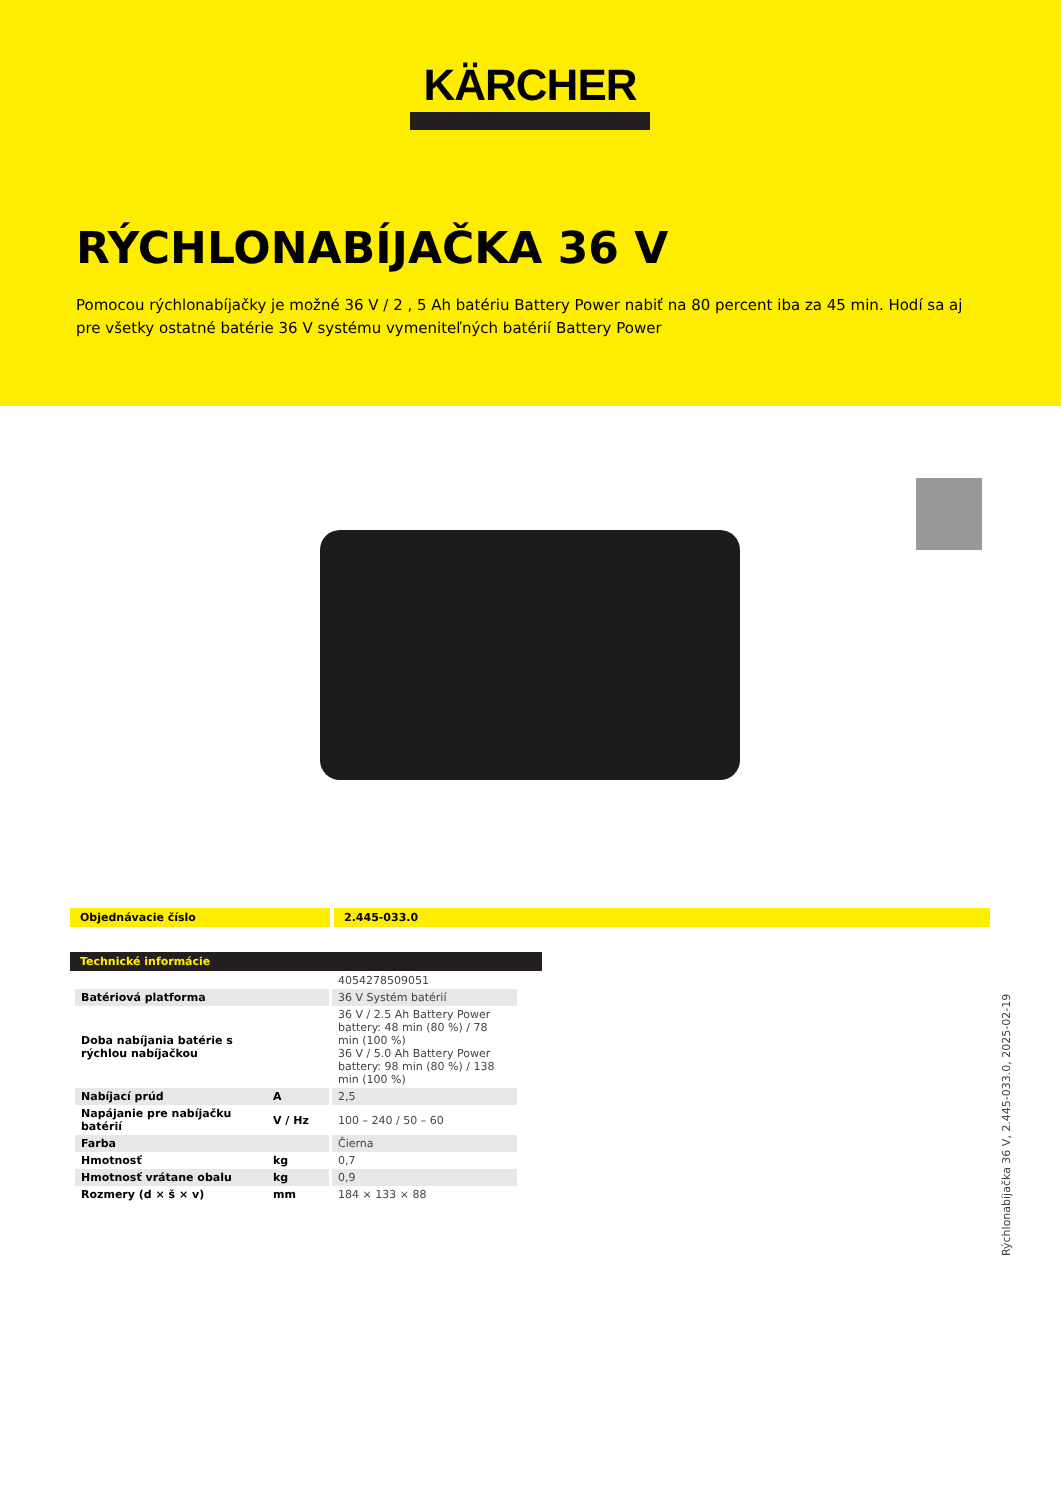KÄRCHER
RÝCHLONABÍJAČKA 36 V
Pomocou rýchlonabíjačky je možné 36 V / 2 , 5 Ah batériu Battery Power nabiť na 80 percent iba za 45 min. Hodí sa aj pre všetky ostatné batérie 36 V systému vymeniteľných batérií Battery Power
Objednávacie číslo 2.445-033.0
Technické informácie
| | | 4054278509051 |
| Batériová platforma | | 36 V Systém batérií |
| Doba nabíjania batérie s rýchlou nabíjačkou | | 36 V / 2.5 Ah Battery Power battery: 48 min (80 %) / 78 min (100 %) 36 V / 5.0 Ah Battery Power battery: 98 min (80 %) / 138 min (100 %) |
| Nabíjací prúd | A | 2,5 |
| Napájanie pre nabíjačku batérií | V / Hz | 100 – 240 / 50 – 60 |
| Farba | | Čierna |
| Hmotnosť | kg | 0,7 |
| Hmotnosť vrátane obalu | kg | 0,9 |
| Rozmery (d × š × v) | mm | 184 × 133 × 88 |
Rýchlonabíjačka 36 V, 2.445-033.0, 2025-02-19